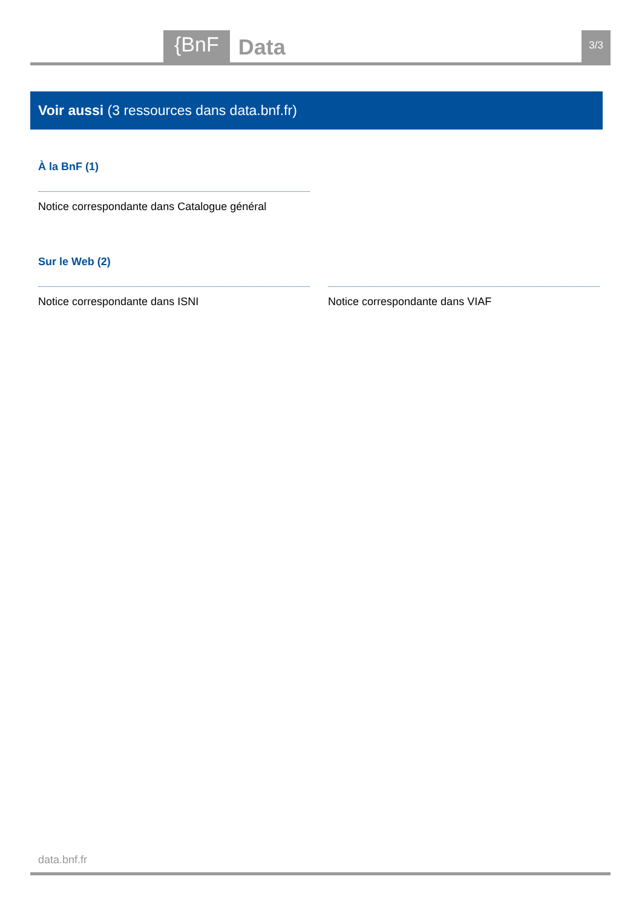{BnF
Data
3/3
Voir aussi (3 ressources dans data.bnf.fr)
À la BnF (1)
Notice correspondante dans Catalogue général
Sur le Web (2)
Notice correspondante dans ISNI Notice correspondante dans VIAF
data.bnf.fr